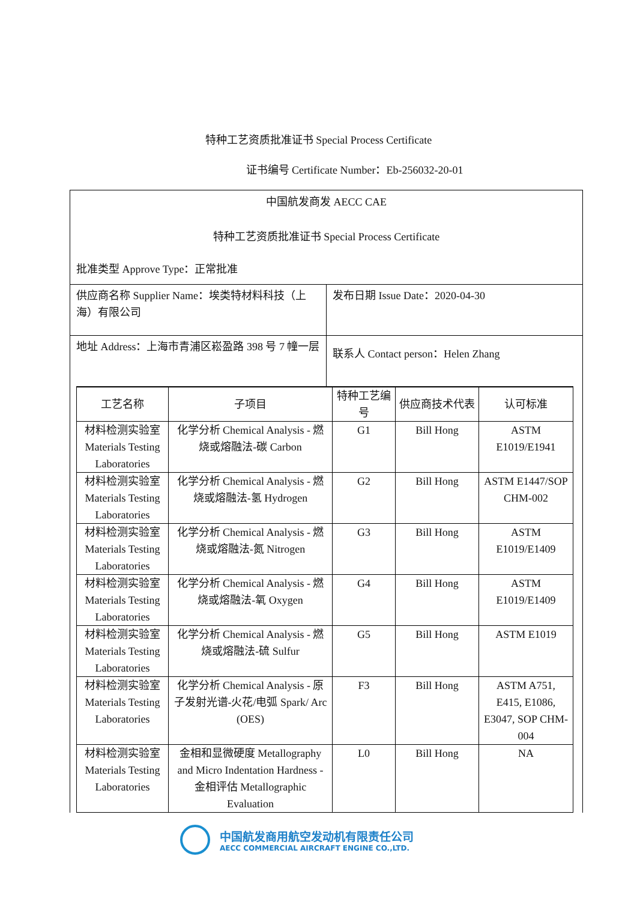特种工艺资质批准证书 Special Process Certificate
证书编号 Certificate Number：Eb-256032-20-01
中国航发商发 AECC CAE
特种工艺资质批准证书 Special Process Certificate
批准类型 Approve Type：正常批准
供应商名称 Supplier Name：埃类特材料科技（上海）有限公司
发布日期 Issue Date：2020-04-30
地址 Address：上海市青浦区崧盈路 398 号 7 幢一层
联系人 Contact person：Helen Zhang
| 工艺名称 | 子项目 | 特种工艺编号 | 供应商技术代表 | 认可标准 |
| --- | --- | --- | --- | --- |
| 材料检测实验室 Materials Testing Laboratories | 化学分析 Chemical Analysis - 燃烧或熔融法-碳 Carbon | G1 | Bill Hong | ASTM E1019/E1941 |
| 材料检测实验室 Materials Testing Laboratories | 化学分析 Chemical Analysis - 燃烧或熔融法-氢 Hydrogen | G2 | Bill Hong | ASTM E1447/SOP CHM-002 |
| 材料检测实验室 Materials Testing Laboratories | 化学分析 Chemical Analysis - 燃烧或熔融法-氮 Nitrogen | G3 | Bill Hong | ASTM E1019/E1409 |
| 材料检测实验室 Materials Testing Laboratories | 化学分析 Chemical Analysis - 燃烧或熔融法-氧 Oxygen | G4 | Bill Hong | ASTM E1019/E1409 |
| 材料检测实验室 Materials Testing Laboratories | 化学分析 Chemical Analysis - 燃烧或熔融法-硫 Sulfur | G5 | Bill Hong | ASTM E1019 |
| 材料检测实验室 Materials Testing Laboratories | 化学分析 Chemical Analysis - 原子发射光谱-火花/电弧 Spark/ Arc (OES) | F3 | Bill Hong | ASTM A751, E415, E1086, E3047, SOP CHM-004 |
| 材料检测实验室 Materials Testing Laboratories | 金相和显微硬度 Metallography and Micro Indentation Hardness - 金相评估 Metallographic Evaluation | L0 | Bill Hong | NA |
中国航发商用航空发动机有限责任公司
AECC COMMERCIAL AIRCRAFT ENGINE CO.,LTD.